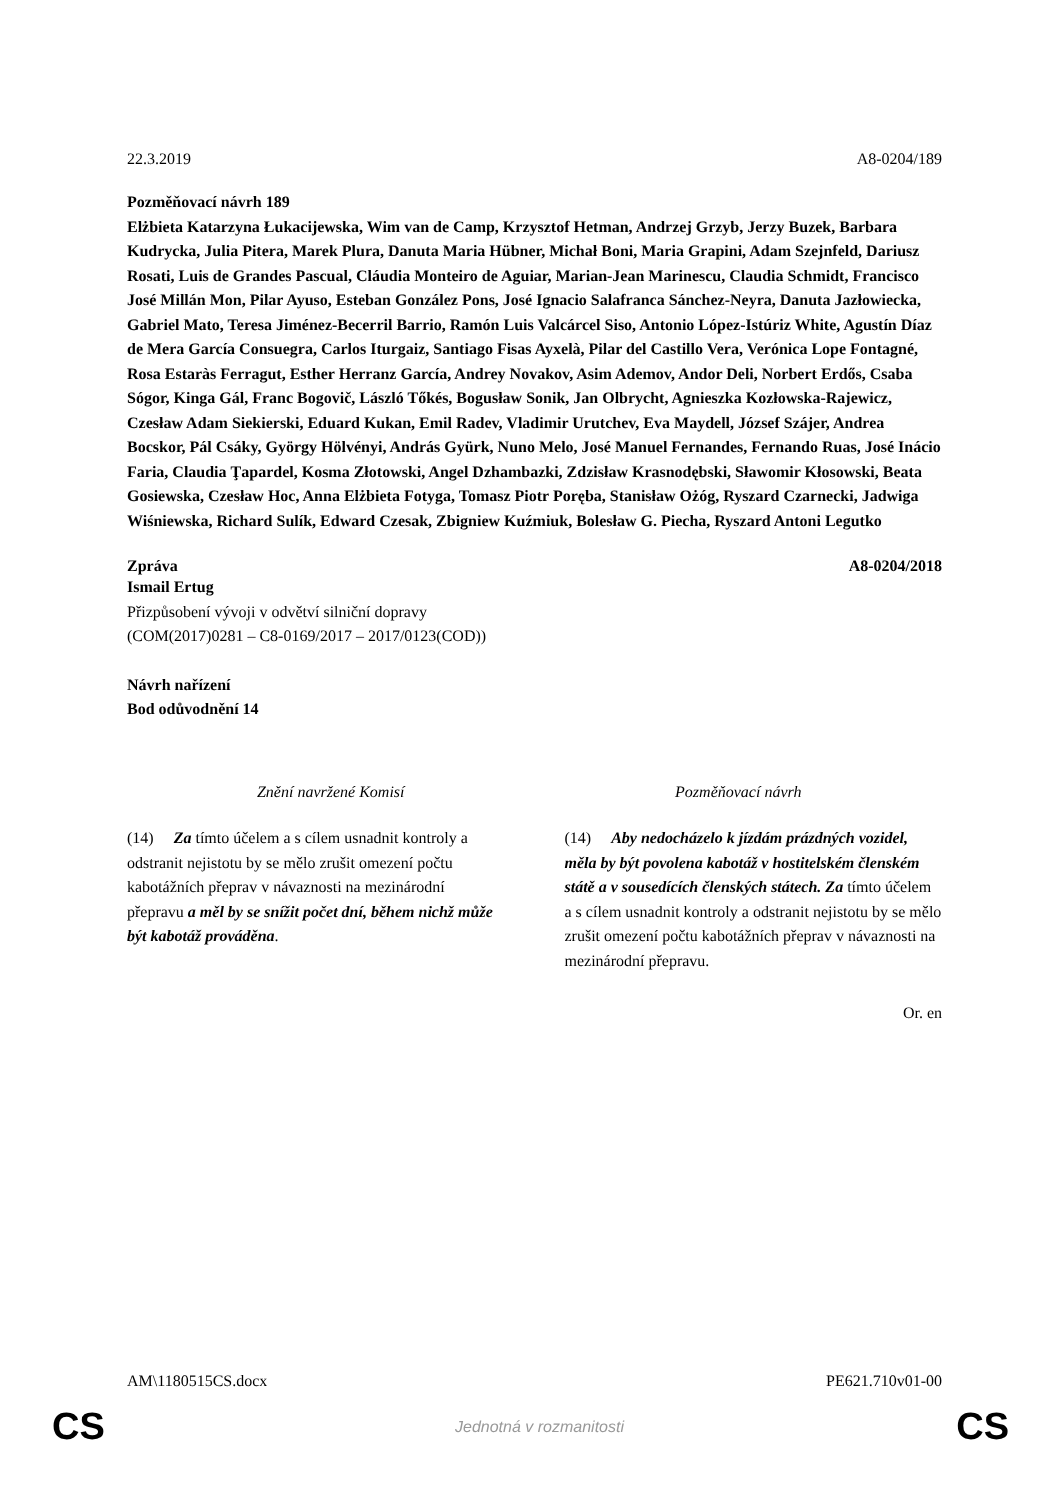22.3.2019 A8-0204/189
Pozměňovací návrh 189
Elżbieta Katarzyna Łukacijewska, Wim van de Camp, Krzysztof Hetman, Andrzej Grzyb, Jerzy Buzek, Barbara Kudrycka, Julia Pitera, Marek Plura, Danuta Maria Hübner, Michał Boni, Maria Grapini, Adam Szejnfeld, Dariusz Rosati, Luis de Grandes Pascual, Cláudia Monteiro de Aguiar, Marian-Jean Marinescu, Claudia Schmidt, Francisco José Millán Mon, Pilar Ayuso, Esteban González Pons, José Ignacio Salafranca Sánchez-Neyra, Danuta Jazłowiecka, Gabriel Mato, Teresa Jiménez-Becerril Barrio, Ramón Luis Valcárcel Siso, Antonio López-Istúriz White, Agustín Díaz de Mera García Consuegra, Carlos Iturgaiz, Santiago Fisas Ayxelà, Pilar del Castillo Vera, Verónica Lope Fontagné, Rosa Estaràs Ferragut, Esther Herranz García, Andrey Novakov, Asim Ademov, Andor Deli, Norbert Erdős, Csaba Sógor, Kinga Gál, Franc Bogovič, László Tőkés, Bogusław Sonik, Jan Olbrycht, Agnieszka Kozłowska-Rajewicz, Czesław Adam Siekierski, Eduard Kukan, Emil Radev, Vladimir Urutchev, Eva Maydell, József Szájer, Andrea Bocskor, Pál Csáky, György Hölvényi, András Gyürk, Nuno Melo, José Manuel Fernandes, Fernando Ruas, José Inácio Faria, Claudia Ţapardel, Kosma Złotowski, Angel Dzhambazki, Zdzisław Krasnodębski, Sławomir Kłosowski, Beata Gosiewska, Czesław Hoc, Anna Elżbieta Fotyga, Tomasz Piotr Poręba, Stanisław Ożóg, Ryszard Czarnecki, Jadwiga Wiśniewska, Richard Sulík, Edward Czesak, Zbigniew Kuźmiuk, Bolesław G. Piecha, Ryszard Antoni Legutko
Zpráva A8-0204/2018
Ismail Ertug
Přizpůsobení vývoji v odvětví silniční dopravy
(COM(2017)0281 – C8-0169/2017 – 2017/0123(COD))
Návrh nařízení
Bod odůvodnění 14
| Znění navržené Komisí | Pozměňovací návrh |
| --- | --- |
| (14) Za tímto účelem a s cílem usnadnit kontroly a odstranit nejistotu by se mělo zrušit omezení počtu kabotážních přeprav v návaznosti na mezinárodní přepravu a měl by se snížit počet dní, během nichž může být kabotáž prováděna . | (14) Aby nedocházelo k jízdám prázdných vozidel, měla by být povolena kabotáž v hostitelském členském státě a v sousedících členských státech. Za tímto účelem a s cílem usnadnit kontroly a odstranit nejistotu by se mělo zrušit omezení počtu kabotážních přeprav v návaznosti na mezinárodní přepravu. |
Or. en
AM\1180515CS.docx PE621.710v01-00
CS Jednotná v rozmanitosti CS